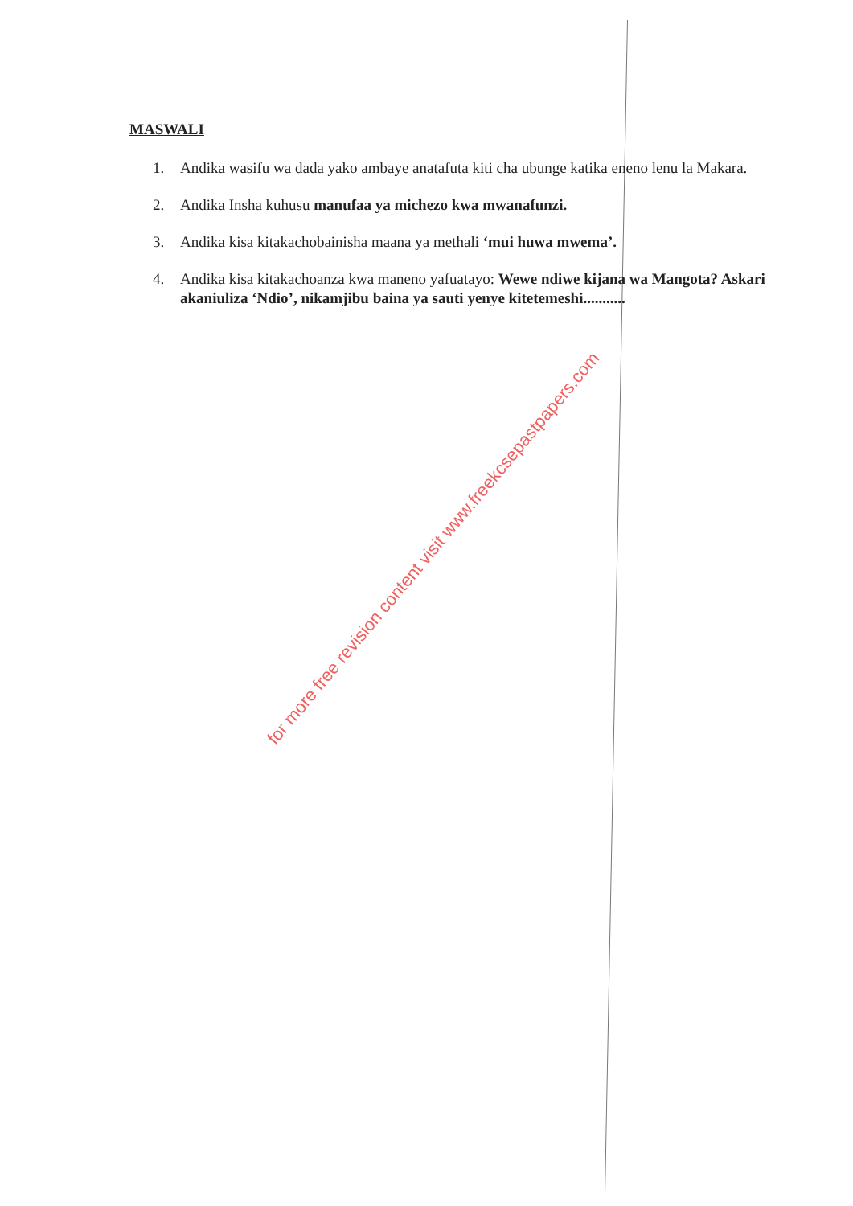MASWALI
1. Andika wasifu wa dada yako ambaye anatafuta kiti cha ubunge katika eneno lenu la Makara.
2. Andika Insha kuhusu manufaa ya michezo kwa mwanafunzi.
3. Andika kisa kitakachobainisha maana ya methali ‘mui huwa mwema’.
4. Andika kisa kitakachoanza kwa maneno yafuatayo: Wewe ndiwe kijana wa Mangota? Askari akaniuliza ‘Ndio’, nikamjibu baina ya sauti yenye kitetemeshi...........
for more free revision content visit www.freekcsepastpapers.com